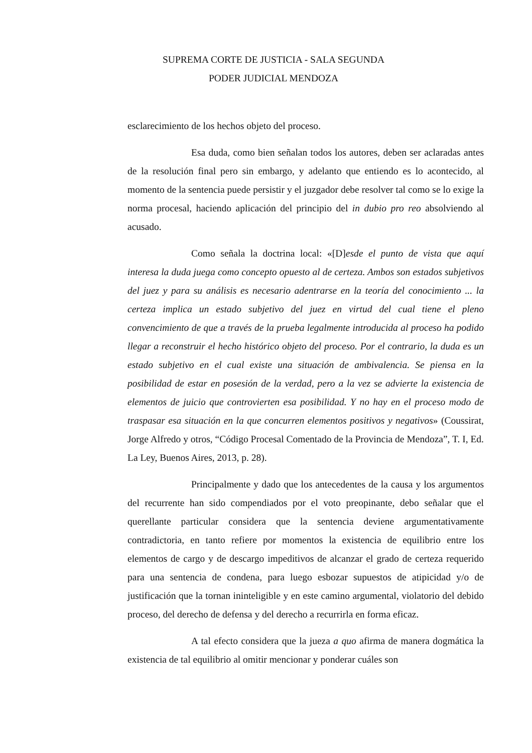SUPREMA CORTE DE JUSTICIA - SALA SEGUNDA
PODER JUDICIAL MENDOZA
esclarecimiento de los hechos objeto del proceso.
Esa duda, como bien señalan todos los autores, deben ser aclaradas antes de la resolución final pero sin embargo, y adelanto que entiendo es lo acontecido, al momento de la sentencia puede persistir y el juzgador debe resolver tal como se lo exige la norma procesal, haciendo aplicación del principio del in dubio pro reo absolviendo al acusado.
Como señala la doctrina local: «[D]esde el punto de vista que aquí interesa la duda juega como concepto opuesto al de certeza. Ambos son estados subjetivos del juez y para su análisis es necesario adentrarse en la teoría del conocimiento ... la certeza implica un estado subjetivo del juez en virtud del cual tiene el pleno convencimiento de que a través de la prueba legalmente introducida al proceso ha podido llegar a reconstruir el hecho histórico objeto del proceso. Por el contrario, la duda es un estado subjetivo en el cual existe una situación de ambivalencia. Se piensa en la posibilidad de estar en posesión de la verdad, pero a la vez se advierte la existencia de elementos de juicio que controvierten esa posibilidad. Y no hay en el proceso modo de traspasar esa situación en la que concurren elementos positivos y negativos» (Coussirat, Jorge Alfredo y otros, “Código Procesal Comentado de la Provincia de Mendoza”, T. I, Ed. La Ley, Buenos Aires, 2013, p. 28).
Principalmente y dado que los antecedentes de la causa y los argumentos del recurrente han sido compendiados por el voto preopinante, debo señalar que el querellante particular considera que la sentencia deviene argumentativamente contradictoria, en tanto refiere por momentos la existencia de equilibrio entre los elementos de cargo y de descargo impeditivos de alcanzar el grado de certeza requerido para una sentencia de condena, para luego esbozar supuestos de atipicidad y/o de justificación que la tornan ininteligible y en este camino argumental, violatorio del debido proceso, del derecho de defensa y del derecho a recurrirla en forma eficaz.
A tal efecto considera que la jueza a quo afirma de manera dogmática la existencia de tal equilibrio al omitir mencionar y ponderar cuáles son